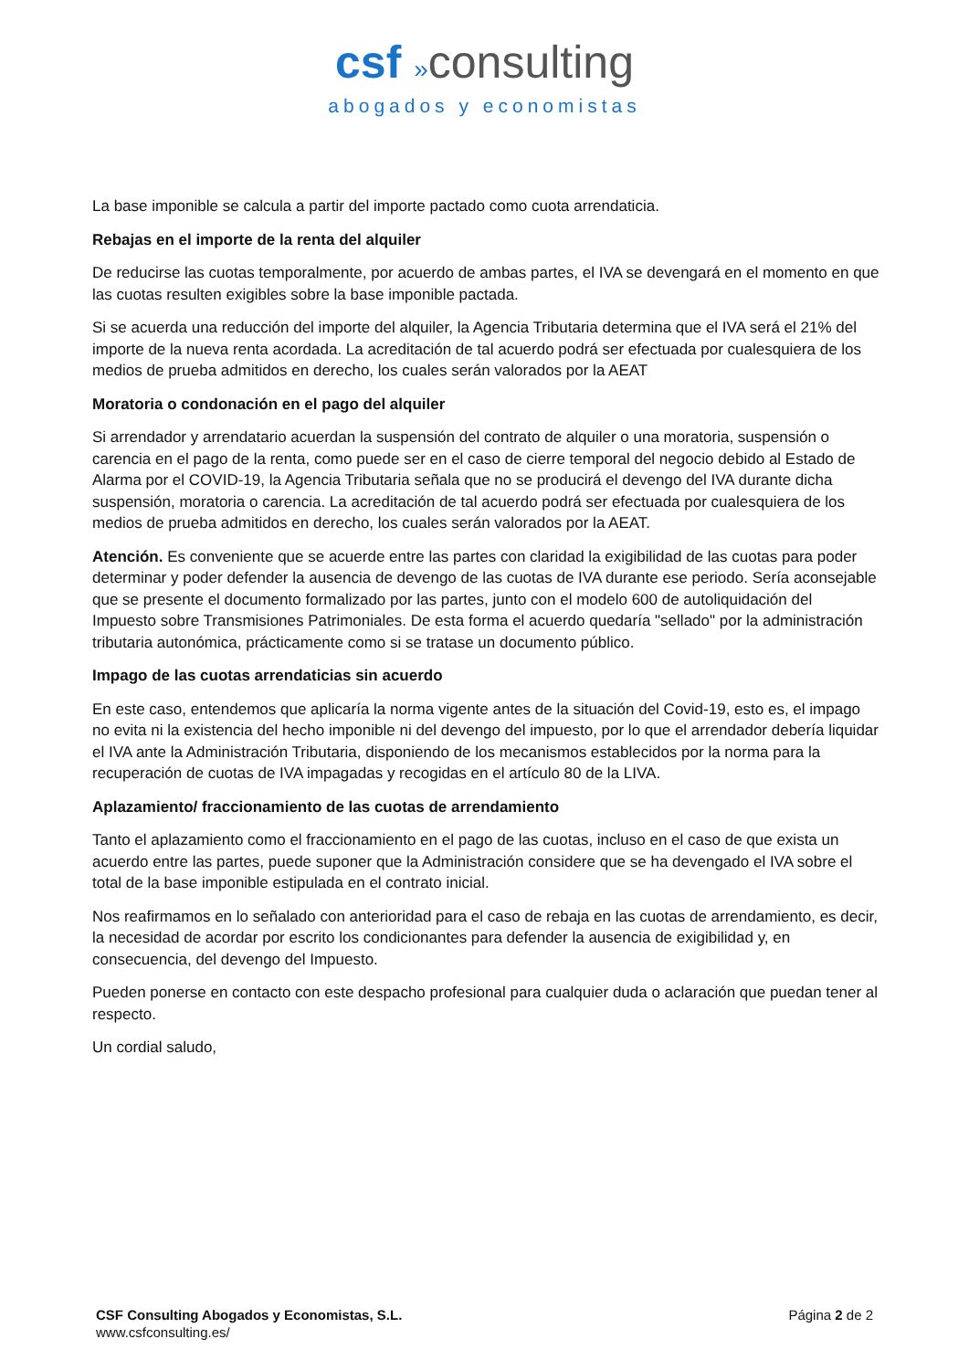csf »consulting
abogados y economistas
La base imponible se calcula a partir del importe pactado como cuota arrendaticia.
Rebajas en el importe de la renta del alquiler
De reducirse las cuotas temporalmente, por acuerdo de ambas partes, el IVA se devengará en el momento en que las cuotas resulten exigibles sobre la base imponible pactada.
Si se acuerda una reducción del importe del alquiler, la Agencia Tributaria determina que el IVA será el 21% del importe de la nueva renta acordada. La acreditación de tal acuerdo podrá ser efectuada por cualesquiera de los medios de prueba admitidos en derecho, los cuales serán valorados por la AEAT
Moratoria o condonación en el pago del alquiler
Si arrendador y arrendatario acuerdan la suspensión del contrato de alquiler o una moratoria, suspensión o carencia en el pago de la renta, como puede ser en el caso de cierre temporal del negocio debido al Estado de Alarma por el COVID-19, la Agencia Tributaria señala que no se producirá el devengo del IVA durante dicha suspensión, moratoria o carencia. La acreditación de tal acuerdo podrá ser efectuada por cualesquiera de los medios de prueba admitidos en derecho, los cuales serán valorados por la AEAT.
Atención. Es conveniente que se acuerde entre las partes con claridad la exigibilidad de las cuotas para poder determinar y poder defender la ausencia de devengo de las cuotas de IVA durante ese periodo. Sería aconsejable que se presente el documento formalizado por las partes, junto con el modelo 600 de autoliquidación del Impuesto sobre Transmisiones Patrimoniales. De esta forma el acuerdo quedaría "sellado" por la administración tributaria autonómica, prácticamente como si se tratase un documento público.
Impago de las cuotas arrendaticias sin acuerdo
En este caso, entendemos que aplicaría la norma vigente antes de la situación del Covid-19, esto es, el impago no evita ni la existencia del hecho imponible ni del devengo del impuesto, por lo que el arrendador debería liquidar el IVA ante la Administración Tributaria, disponiendo de los mecanismos establecidos por la norma para la recuperación de cuotas de IVA impagadas y recogidas en el artículo 80 de la LIVA.
Aplazamiento/ fraccionamiento de las cuotas de arrendamiento
Tanto el aplazamiento como el fraccionamiento en el pago de las cuotas, incluso en el caso de que exista un acuerdo entre las partes, puede suponer que la Administración considere que se ha devengado el IVA sobre el total de la base imponible estipulada en el contrato inicial.
Nos reafirmamos en lo señalado con anterioridad para el caso de rebaja en las cuotas de arrendamiento, es decir, la necesidad de acordar por escrito los condicionantes para defender la ausencia de exigibilidad y, en consecuencia, del devengo del Impuesto.
Pueden ponerse en contacto con este despacho profesional para cualquier duda o aclaración que puedan tener al respecto.
Un cordial saludo,
CSF Consulting Abogados y Economistas, S.L.
www.csfconsulting.es/
Página 2 de 2